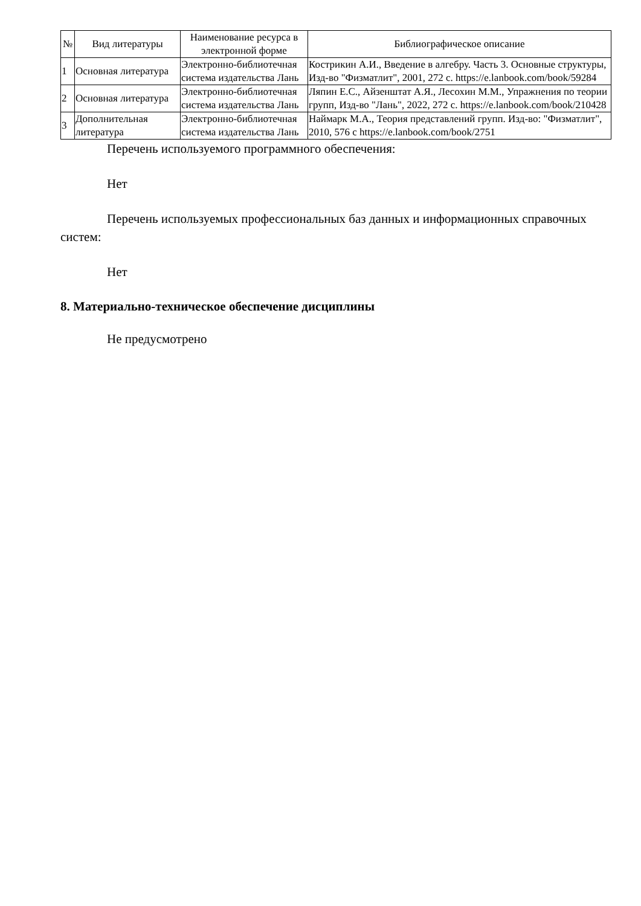| № | Вид литературы | Наименование ресурса в электронной форме | Библиографическое описание |
| --- | --- | --- | --- |
| 1 | Основная литература | Электронно-библиотечная система издательства Лань | Кострикин А.И., Введение в алгебру. Часть 3. Основные структуры, Изд-во "Физматлит", 2001, 272 с. https://e.lanbook.com/book/59284 |
| 2 | Основная литература | Электронно-библиотечная система издательства Лань | Ляпин Е.С., Айзенштат А.Я., Лесохин М.М., Упражнения по теории групп, Изд-во "Лань", 2022, 272 с. https://e.lanbook.com/book/210428 |
| 3 | Дополнительная литература | Электронно-библиотечная система издательства Лань | Наймарк М.А., Теория представлений групп. Изд-во: "Физматлит", 2010, 576 с https://e.lanbook.com/book/2751 |
Перечень используемого программного обеспечения:
Нет
Перечень используемых профессиональных баз данных и информационных справочных систем:
Нет
8. Материально-техническое обеспечение дисциплины
Не предусмотрено